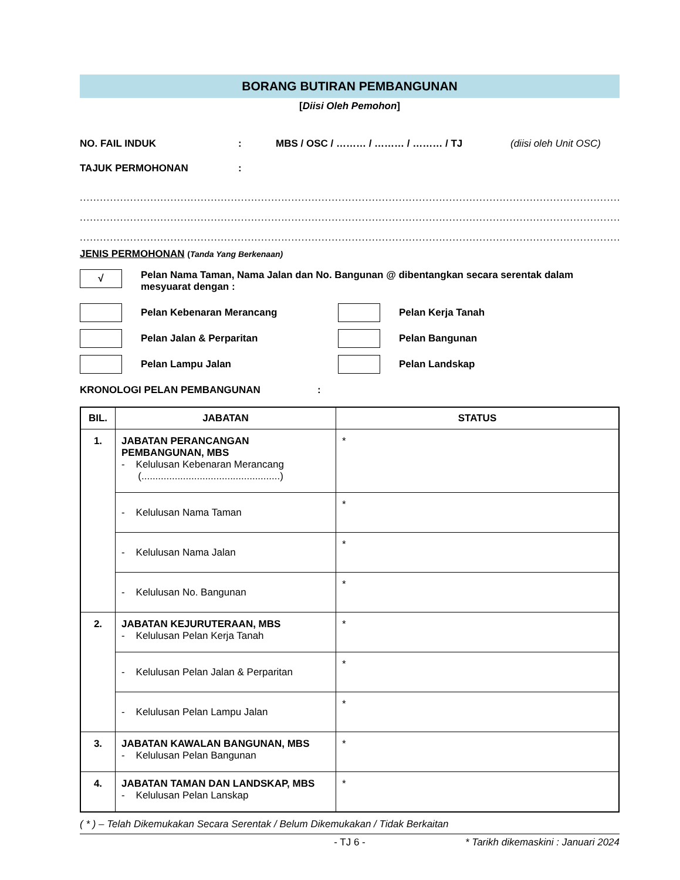BORANG BUTIRAN PEMBANGUNAN
[Diisi Oleh Pemohon]
NO. FAIL INDUK: MBS / OSC / ……… / ……… / ……… / TJ (diisi oleh Unit OSC)
TAJUK PERMOHONAN:
................................................................................................................................................................................................
................................................................................................................................................................................................
................................................................................................................................................................................................
JENIS PERMOHONAN (Tanda Yang Berkenaan)
√
Pelan Nama Taman, Nama Jalan dan No. Bangunan @ dibentangkan secara serentak dalam mesyuarat dengan :
Pelan Kebenaran Merancang Pelan Kerja Tanah
Pelan Jalan & Perparitan Pelan Bangunan
Pelan Lampu Jalan Pelan Landskap
KRONOLOGI PELAN PEMBANGUNAN:
| BIL. | JABATAN | STATUS |
| --- | --- | --- |
| 1. | JABATAN PERANCANGAN PEMBANGUNAN, MBS - Kelulusan Kebenaran Merancang (..................................................) | * |
| | - Kelulusan Nama Taman | * |
| | - Kelulusan Nama Jalan | * |
| | - Kelulusan No. Bangunan | * |
| 2. | JABATAN KEJURUTERAAN, MBS - Kelulusan Pelan Kerja Tanah | * |
| | - Kelulusan Pelan Jalan & Perparitan | * |
| | - Kelulusan Pelan Lampu Jalan | * |
| 3. | JABATAN KAWALAN BANGUNAN, MBS - Kelulusan Pelan Bangunan | * |
| 4. | JABATAN TAMAN DAN LANDSKAP, MBS - Kelulusan Pelan Lanskap | * |
( * ) – Telah Dikemukakan Secara Serentak / Belum Dikemukakan / Tidak Berkaitan
- TJ 6 - * Tarikh dikemaskini : Januari 2024